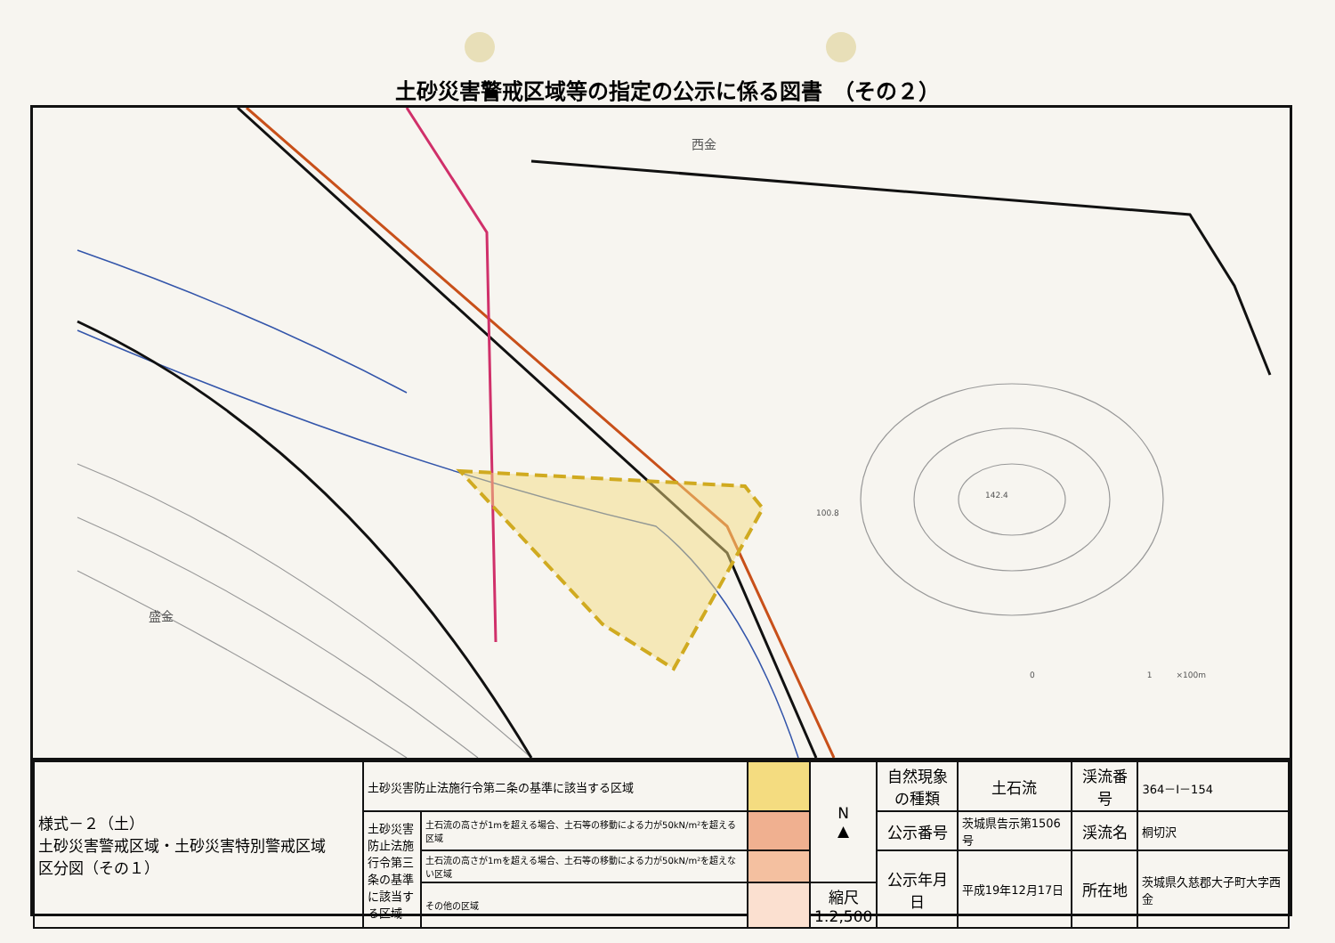土砂災害警戒区域等の指定の公示に係る図書　（その２）
西金
盛金
142.4
100.8
0　　　　　　　　　　　　　　1　　　×100m
| 様式－２（土） 土砂災害警戒区域・土砂災害特別警戒区域 区分図（その１） | 土砂災害防止法施行令第二条の基準に該当する区域 | | | N ▲ | 自然現象 の種類 | 土石流 | 渓流番号 | 364－Ⅰ－154 |
| | 土砂災害防止法施行令第三条の基準に該当する区域 | 土石流の高さが1mを超える場合、土石等の移動による力が50kN/m²を超える区域 | | | 公示番号 | 茨城県告示第1506号 | 渓流名 | 桐切沢 |
| | | 土石流の高さが1mを超える場合、土石等の移動による力が50kN/m²を超えない区域 | | | 公示年月日 | 平成19年12月17日 | 所在地 | 茨城県久慈郡大子町大字西金 |
| | | その他の区域 | | 縮尺 1:2,500 | | | | |